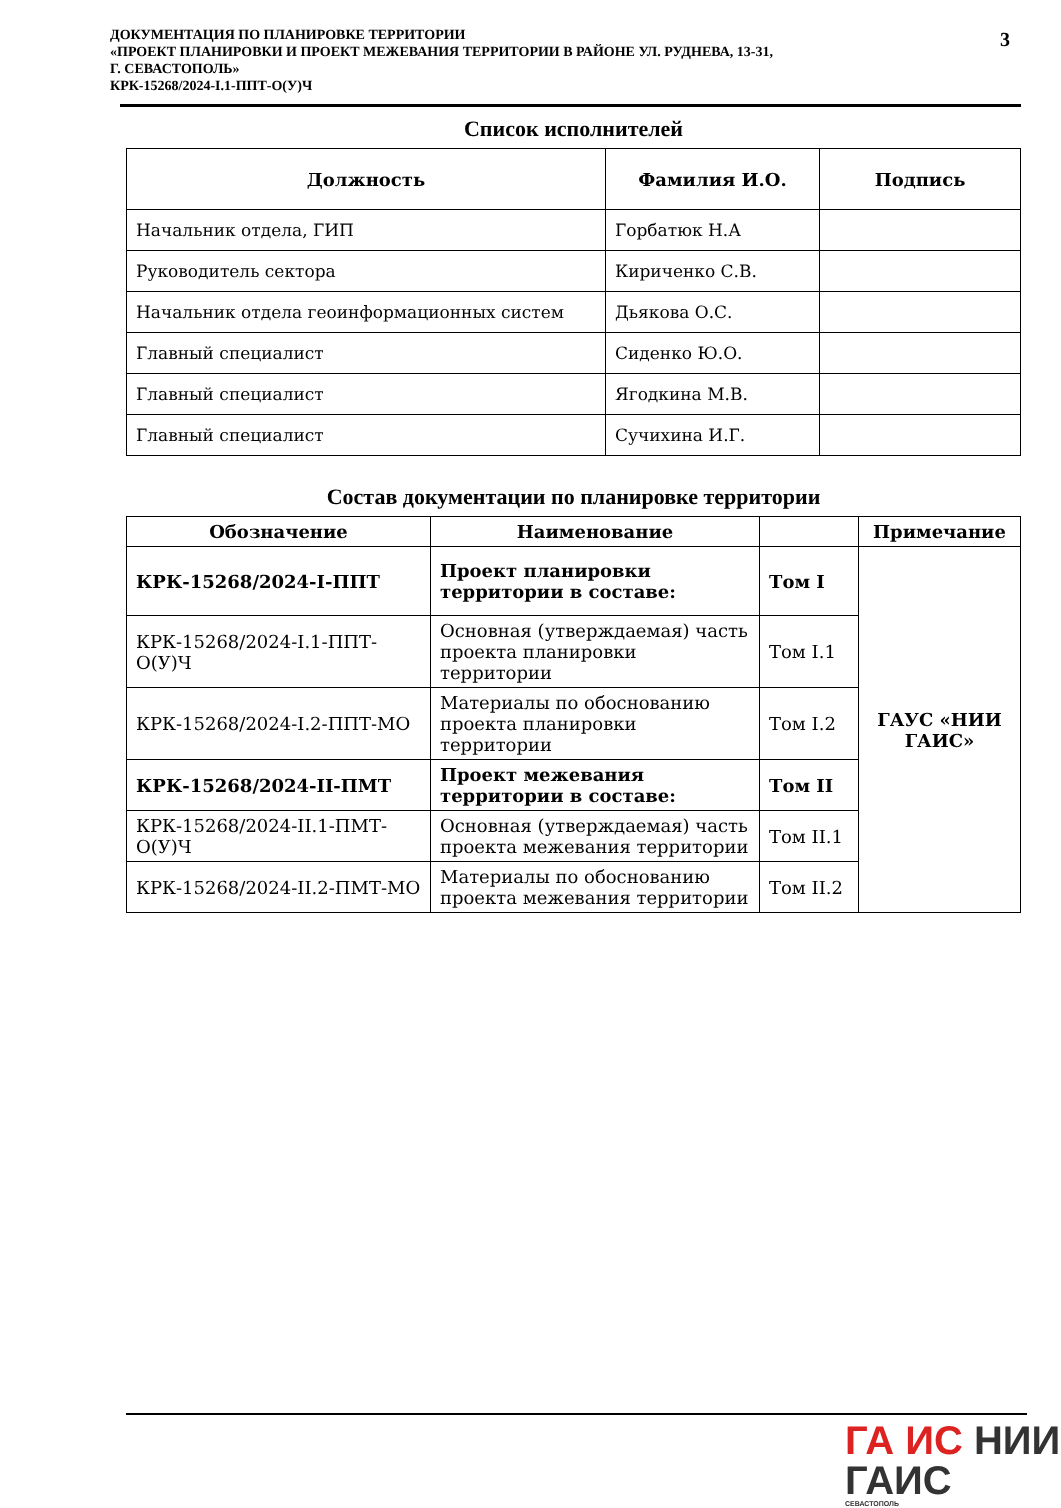ДОКУМЕНТАЦИЯ ПО ПЛАНИРОВКЕ ТЕРРИТОРИИ
«ПРОЕКТ ПЛАНИРОВКИ И ПРОЕКТ МЕЖЕВАНИЯ ТЕРРИТОРИИ В РАЙОНЕ УЛ. РУДНЕВА, 13-31,
Г. СЕВАСТОПОЛЬ»
КРК-15268/2024-I.1-ППТ-О(У)Ч
3
Список исполнителей
| Должность | Фамилия И.О. | Подпись |
| --- | --- | --- |
| Начальник отдела, ГИП | Горбатюк Н.А | |
| Руководитель сектора | Кириченко С.В. | |
| Начальник отдела геоинформационных систем | Дьякова О.С. | |
| Главный специалист | Сиденко Ю.О. | |
| Главный специалист | Ягодкина М.В. | |
| Главный специалист | Сучихина И.Г. | |
Состав документации по планировке территории
| Обозначение | Наименование | | Примечание |
| --- | --- | --- | --- |
| КРК-15268/2024-I-ППТ | Проект планировки территории в составе: | Том I | ГАУС «НИИ ГАИС» |
| КРК-15268/2024-I.1-ППТ-О(У)Ч | Основная (утверждаемая) часть проекта планировки территории | Том I.1 | |
| КРК-15268/2024-I.2-ППТ-МО | Материалы по обоснованию проекта планировки территории | Том I.2 | |
| КРК-15268/2024-II-ПМТ | Проект межевания территории в составе: | Том II | |
| КРК-15268/2024-II.1-ПМТ-О(У)Ч | Основная (утверждаемая) часть проекта межевания территории | Том II.1 | |
| КРК-15268/2024-II.2-ПМТ-МО | Материалы по обоснованию проекта межевания территории | Том II.2 | |
ГА ИС НИИ
ГАИС
СЕВАСТОПОЛЬ